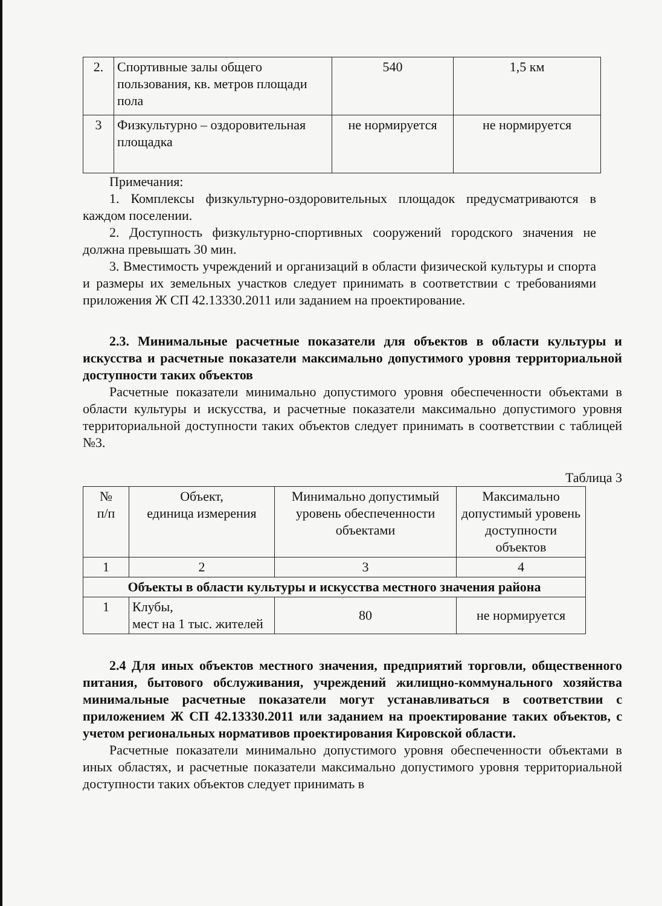| 2. | Спортивные залы общего пользования, кв. метров площади пола | 540 | 1,5 км |
| 3 | Физкультурно – оздоровительная площадка | не нормируется | не нормируется |
Примечания:
1. Комплексы физкультурно-оздоровительных площадок предусматриваются в каждом поселении.
2. Доступность физкультурно-спортивных сооружений городского значения не должна превышать 30 мин.
3. Вместимость учреждений и организаций в области физической культуры и спорта и размеры их земельных участков следует принимать в соответствии с требованиями приложения Ж СП 42.13330.2011 или заданием на проектирование.
2.3. Минимальные расчетные показатели для объектов в области культуры и искусства и расчетные показатели максимально допустимого уровня территориальной доступности таких объектов
Расчетные показатели минимально допустимого уровня обеспеченности объектами в области культуры и искусства, и расчетные показатели максимально допустимого уровня территориальной доступности таких объектов следует принимать в соответствии с таблицей №3.
Таблица 3
| № п/п | Объект, единица измерения | Минимально допустимый уровень обеспеченности объектами | Максимально допустимый уровень доступности объектов |
| --- | --- | --- | --- |
| 1 | 2 | 3 | 4 |
| Объекты в области культуры и искусства местного значения района | | | |
| 1 | Клубы, мест на 1 тыс. жителей | 80 | не нормируется |
2.4 Для иных объектов местного значения, предприятий торговли, общественного питания, бытового обслуживания, учреждений жилищно-коммунального хозяйства минимальные расчетные показатели могут устанавливаться в соответствии с приложением Ж СП 42.13330.2011 или заданием на проектирование таких объектов, с учетом региональных нормативов проектирования Кировской области.
Расчетные показатели минимально допустимого уровня обеспеченности объектами в иных областях, и расчетные показатели максимально допустимого уровня территориальной доступности таких объектов следует принимать в